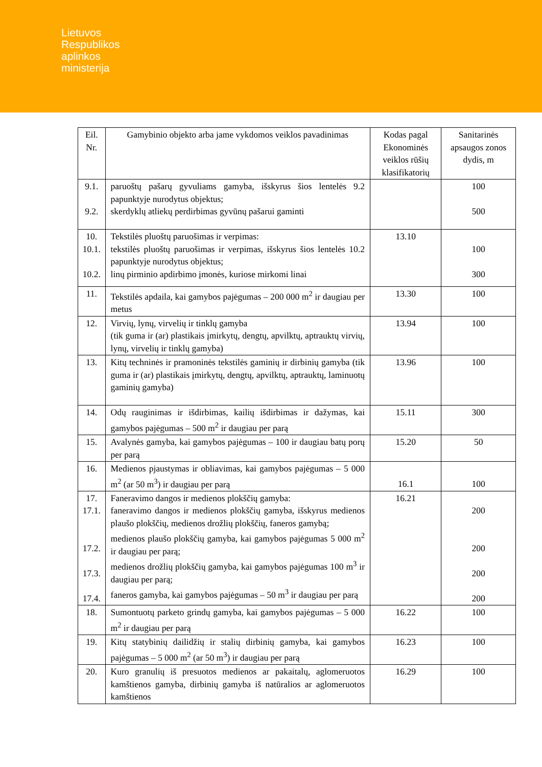Lietuvos
Respublikos
aplinkos
ministerija
| Eil. Nr. | Gamybinio objekto arba jame vykdomos veiklos pavadinimas | Kodas pagal Ekonominės veiklos rūšių klasifikatorių | Sanitarinės apsaugos zonos dydis, m |
| --- | --- | --- | --- |
| 9.1. 9.2. | paruoštų pašarų gyvuliams gamyba, išskyrus šios lentelės 9.2 papunktyje nurodytus objektus; skerdyklų atliekų perdirbimas gyvūnų pašarui gaminti | | 100 500 |
| 10. 10.1. 10.2. | Tekstilės pluoštų paruošimas ir verpimas: tekstilės pluoštų paruošimas ir verpimas, išskyrus šios lentelės 10.2 papunktyje nurodytus objektus; linų pirminio apdirbimo įmonės, kuriose mirkomi linai | 13.10 | 100 300 |
| 11. | Tekstilės apdaila, kai gamybos pajėgumas – 200 000 m<sup>2</sup> ir daugiau per metus | 13.30 | 100 |
| 12. | Virvių, lynų, virvelių ir tinklų gamyba (tik guma ir (ar) plastikais įmirkytų, dengtų, apvilktų, aptrauktų virvių, lynų, virvelių ir tinklų gamyba) | 13.94 | 100 |
| 13. | Kitų techninės ir pramoninės tekstilės gaminių ir dirbinių gamyba (tik guma ir (ar) plastikais įmirkytų, dengtų, apvilktų, aptrauktų, laminuotų gaminių gamyba) | 13.96 | 100 |
| 14. | Odų rauginimas ir išdirbimas, kailių išdirbimas ir dažymas, kai gamybos pajėgumas – 500 m<sup>2</sup> ir daugiau per parą | 15.11 | 300 |
| 15. | Avalynės gamyba, kai gamybos pajėgumas – 100 ir daugiau batų porų per parą | 15.20 | 50 |
| 16. | Medienos pjaustymas ir obliavimas, kai gamybos pajėgumas – 5 000 m<sup>2</sup> (ar 50 m<sup>3</sup>) ir daugiau per parą | 16.1 | 100 |
| 17. 17.1. 17.2. 17.3. 17.4. | Faneravimo dangos ir medienos plokščių gamyba: faneravimo dangos ir medienos plokščių gamyba, išskyrus medienos plaušo plokščių, medienos drožlių plokščių, faneros gamybą; medienos plaušo plokščių gamyba, kai gamybos pajėgumas 5 000 m<sup>2</sup> ir daugiau per parą; medienos drožlių plokščių gamyba, kai gamybos pajėgumas 100 m<sup>3</sup> ir daugiau per parą; faneros gamyba, kai gamybos pajėgumas – 50 m<sup>3</sup> ir daugiau per parą | 16.21 | 200 200 200 200 |
| 18. | Sumontuotų parketo grindų gamyba, kai gamybos pajėgumas – 5 000 m<sup>2</sup> ir daugiau per parą | 16.22 | 100 |
| 19. | Kitų statybinių dailidžių ir stalių dirbinių gamyba, kai gamybos pajėgumas – 5 000 m<sup>2</sup> (ar 50 m<sup>3</sup>) ir daugiau per parą | 16.23 | 100 |
| 20. | Kuro granulių iš presuotos medienos ar pakaitalų, aglomeruotos kamštienos gamyba, dirbinių gamyba iš natūralios ar aglomeruotos kamštienos | 16.29 | 100 |